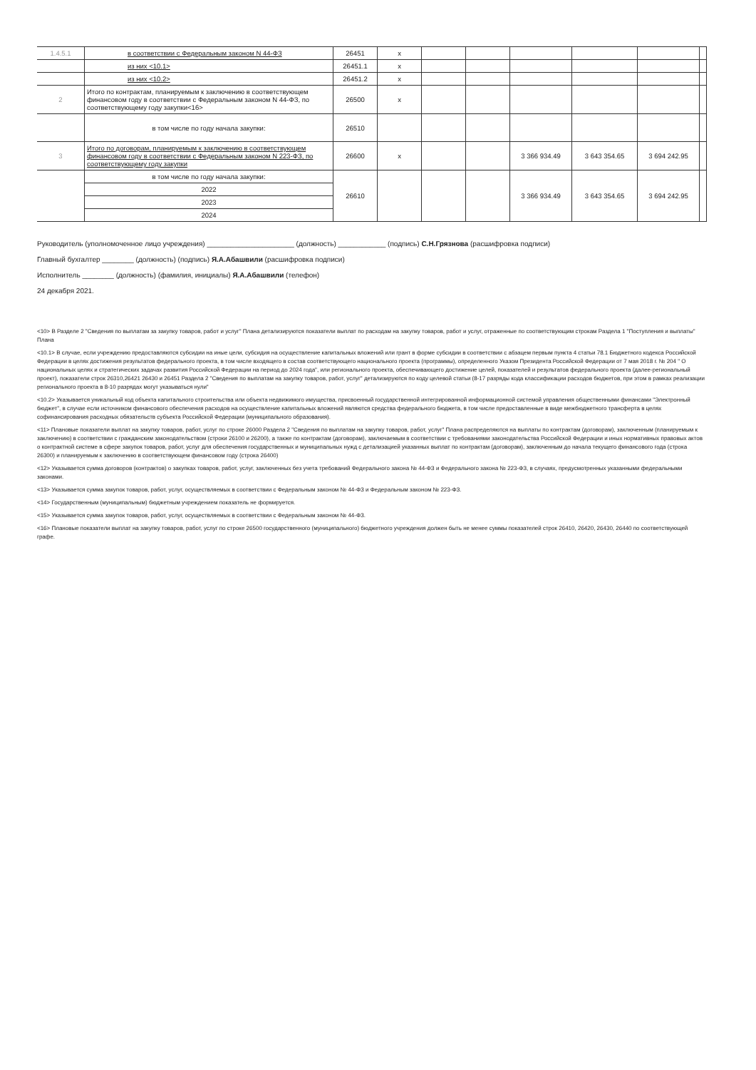| 1.4.5.1 | в соответствии с Федеральным законом N 44-ФЗ | 26451 | x | | | | | | |
| | из них <10.1> | 26451.1 | x | | | | | | |
| | из них <10.2> | 26451.2 | x | | | | | | |
| 2 | Итого по контрактам, планируемым к заключению в соответствующем финансовом году в соответствии с Федеральным законом N 44-ФЗ, по соответствующему году закупки<16> | 26500 | x | | | | | | |
| | в том числе по году начала закупки: | 26510 | | | | | | | |
| 3 | Итого по договорам, планируемым к заключению в соответствующем финансовом году в соответствии с Федеральным законом N 223-ФЗ, по соответствующему году закупки | 26600 | x | | | 3 366 934.49 | 3 643 354.65 | 3 694 242.95 | |
| | в том числе по году начала закупки: | 26610 | | | | 3 366 934.49 | 3 643 354.65 | 3 694 242.95 | |
| | 2022 | | | | | | | | |
| | 2023 | | | | | | | | |
| | 2024 | | | | | | | | |
Руководитель (уполномоченное лицо учреждения) ______________________ (должность) ____________ (подпись) С.Н.Грязнова (расшифровка подписи)
Главный бухгалтер ________ (должность) (подпись) Я.А.Абашвили (расшифровка подписи)
Исполнитель ________ (должность) (фамилия, инициалы) Я.А.Абашвили (телефон)
24 декабря 2021.
<10> В Разделе 2 "Сведения по выплатам за закупку товаров, работ и услуг" Плана детализируются показатели выплат по расходам на закупку товаров, работ и услуг, отраженные по соответствующим строкам Раздела 1 "Поступления и выплаты" Плана
<10.1> В случае, если учреждению предоставляются субсидии на иные цели, субсидия на осуществление капитальных вложений или грант в форме субсидии в соответствии с абзацем первым пункта 4 статьи 78.1 Бюджетного кодекса Российской Федерации в целях достижения результатов федерального проекта, в том числе входящего в состав соответствующего национального проекта (программы), определенного Указом Президента Российской Федерации от 7 мая 2018 г. № 204 " О национальных целях и стратегических задачах развития Российской Федерации на период до 2024 года", или регионального проекта, обеспечивающего достижение целей, показателей и результатов федерального проекта (далее-региональный проект), показатели строк 26310,26421 26430 и 26451 Раздела 2 "Сведения по выплатам на закупку товаров, работ, услуг" детализируются по коду целевой статьи (8-17 разряды кода классификации расходов бюджетов, при этом в рамках реализации регионального проекта в 8-10 разрядах могут указываться нули"
<10.2> Указывается уникальный код объекта капитального строительства или объекта недвижимого имущества, присвоенный государственной интегрированной информационной системой управления общественными финансами "Электронный бюджет", в случае если источником финансового обеспечения расходов на осуществление капитальных вложений являются средства федерального бюджета, в том числе предоставленные в виде межбюджетного трансферта в целях софинансирования расходных обязательств субъекта Российской Федерации (муниципального образования).
<11> Плановые показатели выплат на закупку товаров, работ, услуг по строке 26000 Раздела 2 "Сведения по выплатам на закупку товаров, работ, услуг" Плана распределяются на выплаты по контрактам (договорам), заключенным (планируемым к заключению) в соответствии с гражданским законодательством (строки 26100 и 26200), а также по контрактам (договорам), заключаемым в соответствии с требованиями законодательства Российской Федерации и иных нормативных правовых актов о контрактной системе в сфере закупок товаров, работ, услуг для обеспечения государственных и муниципальных нужд с детализацией указанных выплат по контрактам (договорам), заключенным до начала текущего финансового года (строка 26300) и планируемым к заключению в соответствующем финансовом году (строка 26400)
<12> Указывается сумма договоров (контрактов) о закупках товаров, работ, услуг, заключенных без учета требований Федерального закона № 44-ФЗ и Федерального закона № 223-ФЗ, в случаях, предусмотренных указанными федеральными законами.
<13> Указывается сумма закупок товаров, работ, услуг, осуществляемых в соответствии с Федеральным законом № 44-ФЗ и Федеральным законом № 223-ФЗ.
<14> Государственным (муниципальным) бюджетным учреждением показатель не формируется.
<15> Указывается сумма закупок товаров, работ, услуг, осуществляемых в соответствии с Федеральным законом № 44-ФЗ.
<16> Плановые показатели выплат на закупку товаров, работ, услуг по строке 26500 государственного (муниципального) бюджетного учреждения должен быть не менее суммы показателей строк 26410, 26420, 26430, 26440 по соответствующей графе.